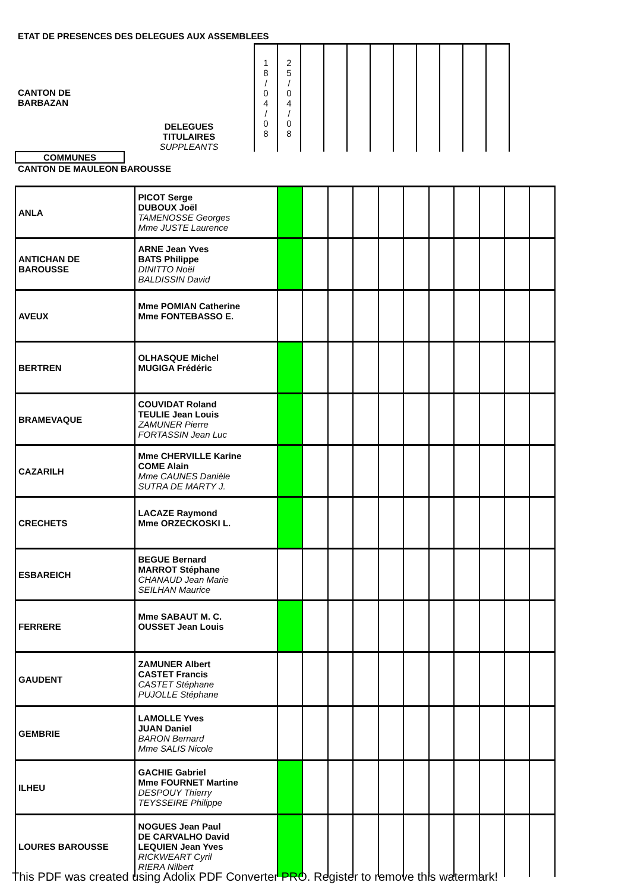ETAT DE PRESENCES DES DELEGUES AUX ASSEMBLEES
| CANTON DE BARBAZAN | DELEGUES TITULAIRES SUPPLEANTS | 1 8 / 0 4 / 0 8 | 2 5 / 0 4 / 0 8 | | | | | | | | | |
| COMMUNES | | | | | | | | | | | | |
| CANTON DE MAULEON BAROUSSE | | | | | | | | | | | | |
| ANLA | PICOT Serge DUBOUX Joël TAMENOSSE Georges Mme JUSTE Laurence | | | | | | | | | | | |
| ANTICHAN DE BAROUSSE | ARNE Jean Yves BATS Philippe DINITTO Noël BALDISSIN David | | | | | | | | | | | |
| AVEUX | Mme POMIAN Catherine Mme FONTEBASSO E. | | | | | | | | | | | |
| BERTREN | OLHASQUE Michel MUGIGA Frédéric | | | | | | | | | | | |
| BRAMEVAQUE | COUVIDAT Roland TEULIE Jean Louis ZAMUNER Pierre FORTASSIN Jean Luc | | | | | | | | | | | |
| CAZARILH | Mme CHERVILLE Karine COME Alain Mme CAUNES Danièle SUTRA DE MARTY J. | | | | | | | | | | | |
| CRECHETS | LACAZE Raymond Mme ORZECKOSKI L. | | | | | | | | | | | |
| ESBAREICH | BEGUE Bernard MARROT Stéphane CHANAUD Jean Marie SEILHAN Maurice | | | | | | | | | | | |
| FERRERE | Mme SABAUT M. C. OUSSET Jean Louis | | | | | | | | | | | |
| GAUDENT | ZAMUNER Albert CASTET Francis CASTET Stéphane PUJOLLE Stéphane | | | | | | | | | | | |
| GEMBRIE | LAMOLLE Yves JUAN Daniel BARON Bernard Mme SALIS Nicole | | | | | | | | | | | |
| ILHEU | GACHIE Gabriel Mme FOURNET Martine DESPOUY Thierry TEYSSEIRE Philippe | | | | | | | | | | | |
| LOURES BAROUSSE | NOGUES Jean Paul DE CARVALHO David LEQUIEN Jean Yves RICKWEART Cyril RIERA Nilbert | | | | | | | | | | | |
This PDF was created using Adolix PDF Converter PRO. Register to remove this watermark!